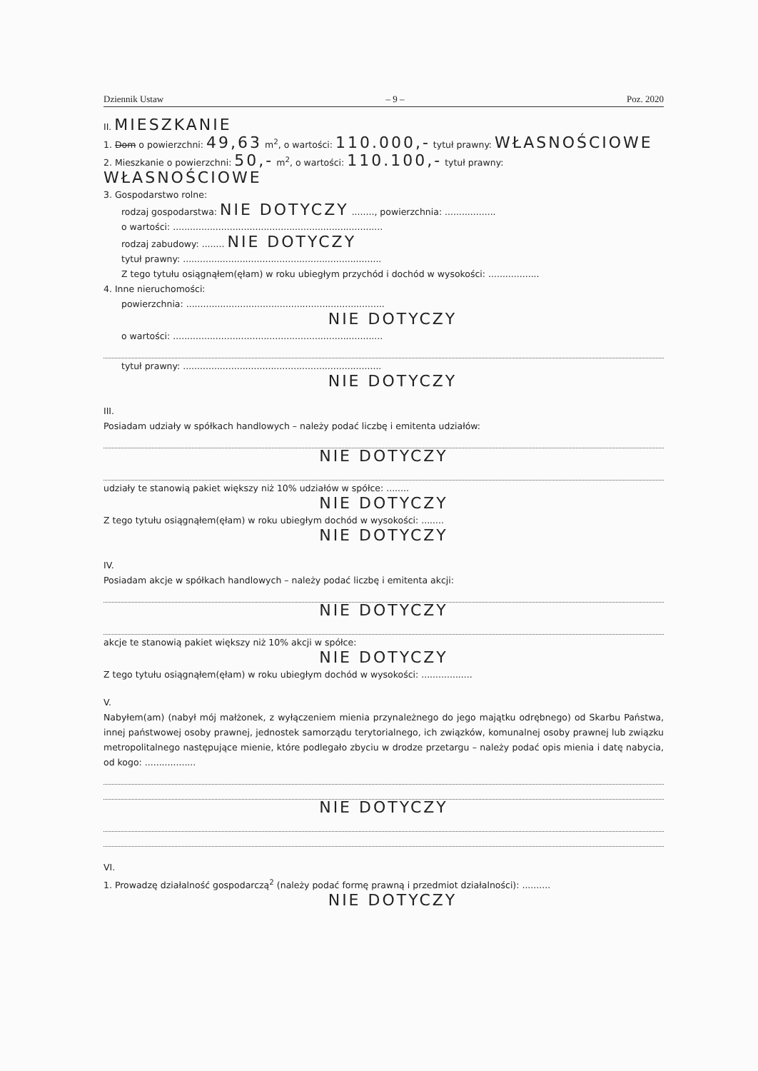Dziennik Ustaw – 9 – Poz. 2020
II. MIESZKANIE
1. Dom o powierzchni: 49,63 m<sup>2</sup>, o wartości: 110.000,- tytuł prawny: WŁASNOŚCIOWE
2. Mieszkanie o powierzchni: 50,- m<sup>2</sup>, o wartości: 110.100,- tytuł prawny: WŁASNOŚCIOWE
3. Gospodarstwo rolne:
rodzaj gospodarstwa: NIE DOTYCZY ........, powierzchnia: ..................
o wartości: ..........................................................................
rodzaj zabudowy: ........ NIE DOTYCZY
tytuł prawny: ......................................................................
Z tego tytułu osiągnąłem(ęłam) w roku ubiegłym przychód i dochód w wysokości: ..................
4. Inne nieruchomości:
powierzchnia: ......................................................................
NIE DOTYCZY
o wartości: ..........................................................................
tytuł prawny: ......................................................................
NIE DOTYCZY
III.
Posiadam udziały w spółkach handlowych – należy podać liczbę i emitenta udziałów:
NIE DOTYCZY
udziały te stanowią pakiet większy niż 10% udziałów w spółce: ........
NIE DOTYCZY
Z tego tytułu osiągnąłem(ęłam) w roku ubiegłym dochód w wysokości: ........
NIE DOTYCZY
IV.
Posiadam akcje w spółkach handlowych – należy podać liczbę i emitenta akcji:
NIE DOTYCZY
akcje te stanowią pakiet większy niż 10% akcji w spółce:
NIE DOTYCZY
Z tego tytułu osiągnąłem(ęłam) w roku ubiegłym dochód w wysokości: ..................
V.
Nabyłem(am) (nabył mój małżonek, z wyłączeniem mienia przynależnego do jego majątku odrębnego) od Skarbu Państwa, innej państwowej osoby prawnej, jednostek samorządu terytorialnego, ich związków, komunalnej osoby prawnej lub związku metropolitalnego następujące mienie, które podlegało zbyciu w drodze przetargu – należy podać opis mienia i datę nabycia, od kogo: ..................
NIE DOTYCZY
VI.
1. Prowadzę działalność gospodarczą<sup>2</sup> (należy podać formę prawną i przedmiot działalności): ..........
NIE DOTYCZY